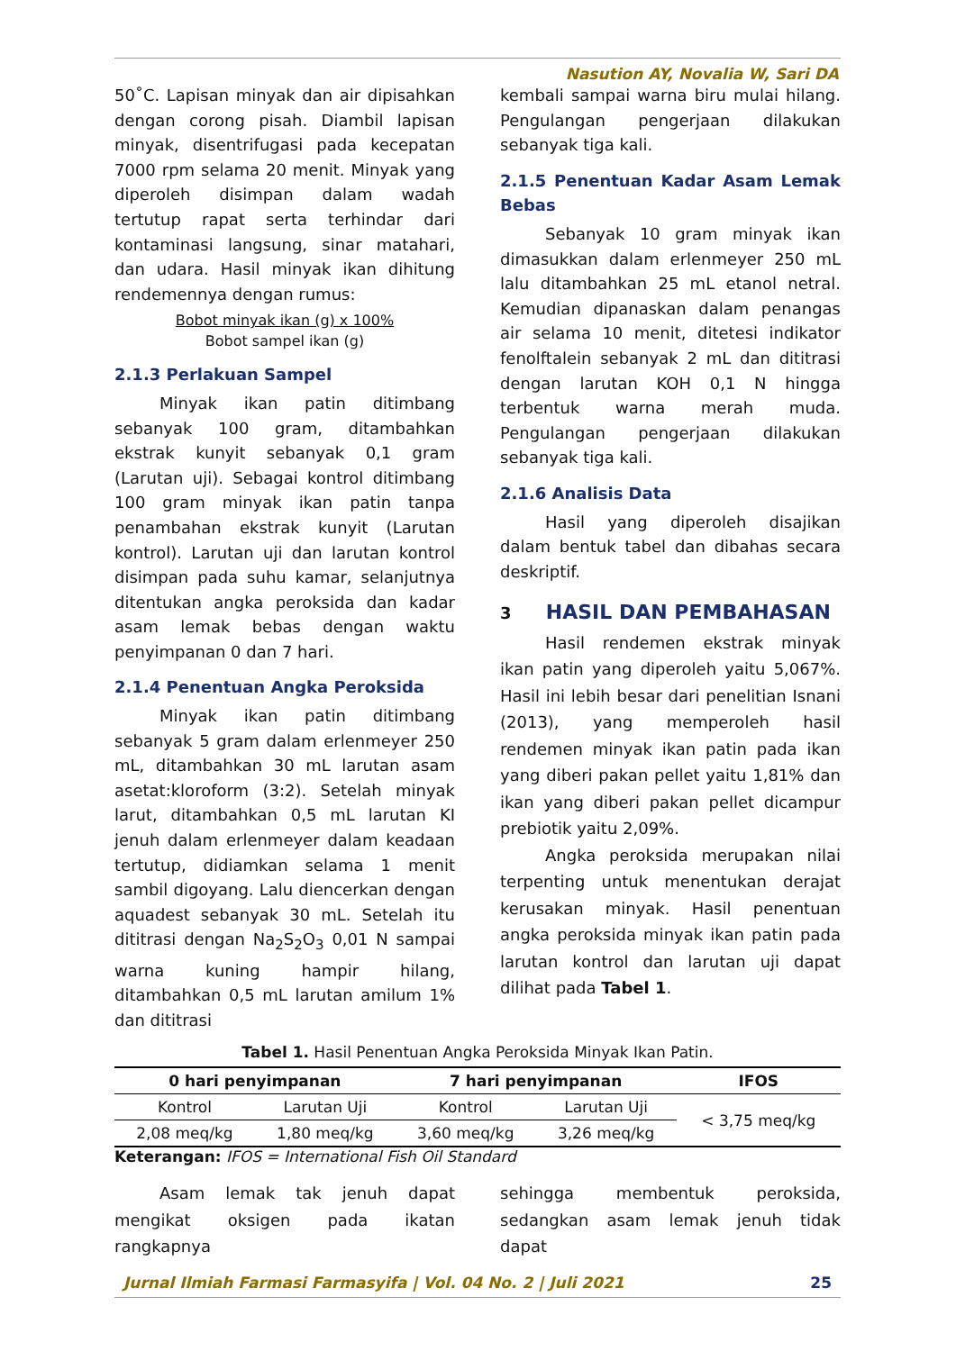Nasution AY, Novalia W, Sari DA
50˚C. Lapisan minyak dan air dipisahkan dengan corong pisah. Diambil lapisan minyak, disentrifugasi pada kecepatan 7000 rpm selama 20 menit. Minyak yang diperoleh disimpan dalam wadah tertutup rapat serta terhindar dari kontaminasi langsung, sinar matahari, dan udara. Hasil minyak ikan dihitung rendemennya dengan rumus:
Bobot minyak ikan (g) x 100%
Bobot sampel ikan (g)
2.1.3 Perlakuan Sampel
Minyak ikan patin ditimbang sebanyak 100 gram, ditambahkan ekstrak kunyit sebanyak 0,1 gram (Larutan uji). Sebagai kontrol ditimbang 100 gram minyak ikan patin tanpa penambahan ekstrak kunyit (Larutan kontrol). Larutan uji dan larutan kontrol disimpan pada suhu kamar, selanjutnya ditentukan angka peroksida dan kadar asam lemak bebas dengan waktu penyimpanan 0 dan 7 hari.
2.1.4 Penentuan Angka Peroksida
Minyak ikan patin ditimbang sebanyak 5 gram dalam erlenmeyer 250 mL, ditambahkan 30 mL larutan asam asetat:kloroform (3:2). Setelah minyak larut, ditambahkan 0,5 mL larutan KI jenuh dalam erlenmeyer dalam keadaan tertutup, didiamkan selama 1 menit sambil digoyang. Lalu diencerkan dengan aquadest sebanyak 30 mL. Setelah itu dititrasi dengan Na<sub>2</sub>S<sub>2</sub>O<sub>3</sub> 0,01 N sampai warna kuning hampir hilang, ditambahkan 0,5 mL larutan amilum 1% dan dititrasi
kembali sampai warna biru mulai hilang. Pengulangan pengerjaan dilakukan sebanyak tiga kali.
2.1.5 Penentuan Kadar Asam Lemak Bebas
Sebanyak 10 gram minyak ikan dimasukkan dalam erlenmeyer 250 mL lalu ditambahkan 25 mL etanol netral. Kemudian dipanaskan dalam penangas air selama 10 menit, ditetesi indikator fenolftalein sebanyak 2 mL dan dititrasi dengan larutan KOH 0,1 N hingga terbentuk warna merah muda. Pengulangan pengerjaan dilakukan sebanyak tiga kali.
2.1.6 Analisis Data
Hasil yang diperoleh disajikan dalam bentuk tabel dan dibahas secara deskriptif.
3 HASIL DAN PEMBAHASAN
Hasil rendemen ekstrak minyak ikan patin yang diperoleh yaitu 5,067%. Hasil ini lebih besar dari penelitian Isnani (2013), yang memperoleh hasil rendemen minyak ikan patin pada ikan yang diberi pakan pellet yaitu 1,81% dan ikan yang diberi pakan pellet dicampur prebiotik yaitu 2,09%.
Angka peroksida merupakan nilai terpenting untuk menentukan derajat kerusakan minyak. Hasil penentuan angka peroksida minyak ikan patin pada larutan kontrol dan larutan uji dapat dilihat pada Tabel 1.
Tabel 1. Hasil Penentuan Angka Peroksida Minyak Ikan Patin.
| 0 hari penyimpanan | | 7 hari penyimpanan | | IFOS |
| --- | --- | --- | --- | --- |
| Kontrol | Larutan Uji | Kontrol | Larutan Uji | < 3,75 meq/kg |
| 2,08 meq/kg | 1,80 meq/kg | 3,60 meq/kg | 3,26 meq/kg | |
Keterangan: IFOS = International Fish Oil Standard
Asam lemak tak jenuh dapat mengikat oksigen pada ikatan rangkapnya
sehingga membentuk peroksida, sedangkan asam lemak jenuh tidak dapat
Jurnal Ilmiah Farmasi Farmasyifa | Vol. 04 No. 2 | Juli 2021 25